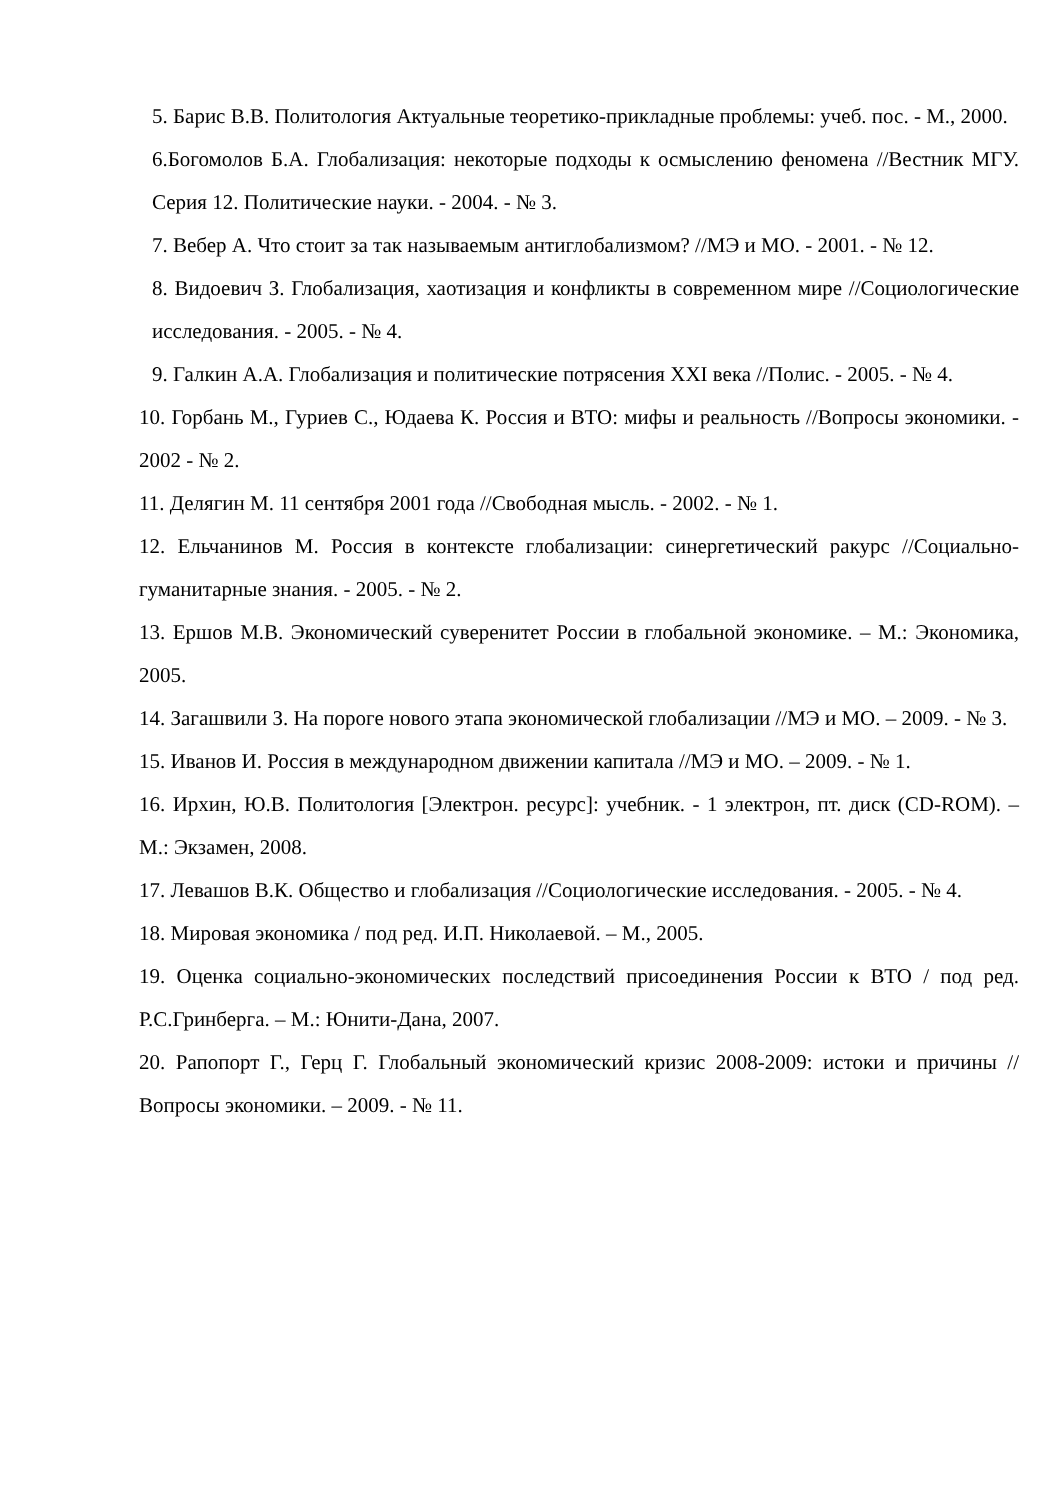5. Барис В.В. Политология Актуальные теоретико-прикладные проблемы: учеб. пос. - М., 2000.
6.Богомолов Б.А. Глобализация: некоторые подходы к осмыслению феномена //Вестник МГУ. Серия 12. Политические науки. - 2004. - № 3.
7. Вебер А. Что стоит за так называемым антиглобализмом? //МЭ и МО. - 2001. - № 12.
8. Видоевич З. Глобализация, хаотизация и конфликты в современном мире //Социологические исследования. - 2005. - № 4.
9. Галкин А.А. Глобализация и политические потрясения XXI века //Полис. - 2005. - № 4.
10. Горбань М., Гуриев С., Юдаева К. Россия и ВТО: мифы и реальность //Вопросы экономики. - 2002 - № 2.
11. Делягин М. 11 сентября 2001 года //Свободная мысль. - 2002. - № 1.
12. Ельчанинов М. Россия в контексте глобализации: синергетический ракурс //Социально-гуманитарные знания. - 2005. - № 2.
13. Ершов М.В. Экономический суверенитет России в глобальной экономике. – М.: Экономика, 2005.
14. Загашвили З. На пороге нового этапа экономической глобализации //МЭ и МО. – 2009. - № 3.
15. Иванов И. Россия в международном движении капитала //МЭ и МО. – 2009. - № 1.
16. Ирхин, Ю.В. Политология [Электрон. ресурс]: учебник. - 1 электрон, пт. диск (CD-ROM). – М.: Экзамен, 2008.
17. Левашов В.К. Общество и глобализация //Социологические исследования. - 2005. - № 4.
18. Мировая экономика / под ред. И.П. Николаевой. – М., 2005.
19. Оценка социально-экономических последствий присоединения России к ВТО / под ред. Р.С.Гринберга. – М.: Юнити-Дана, 2007.
20. Рапопорт Г., Герц Г. Глобальный экономический кризис 2008-2009: истоки и причины //Вопросы экономики. – 2009. - № 11.